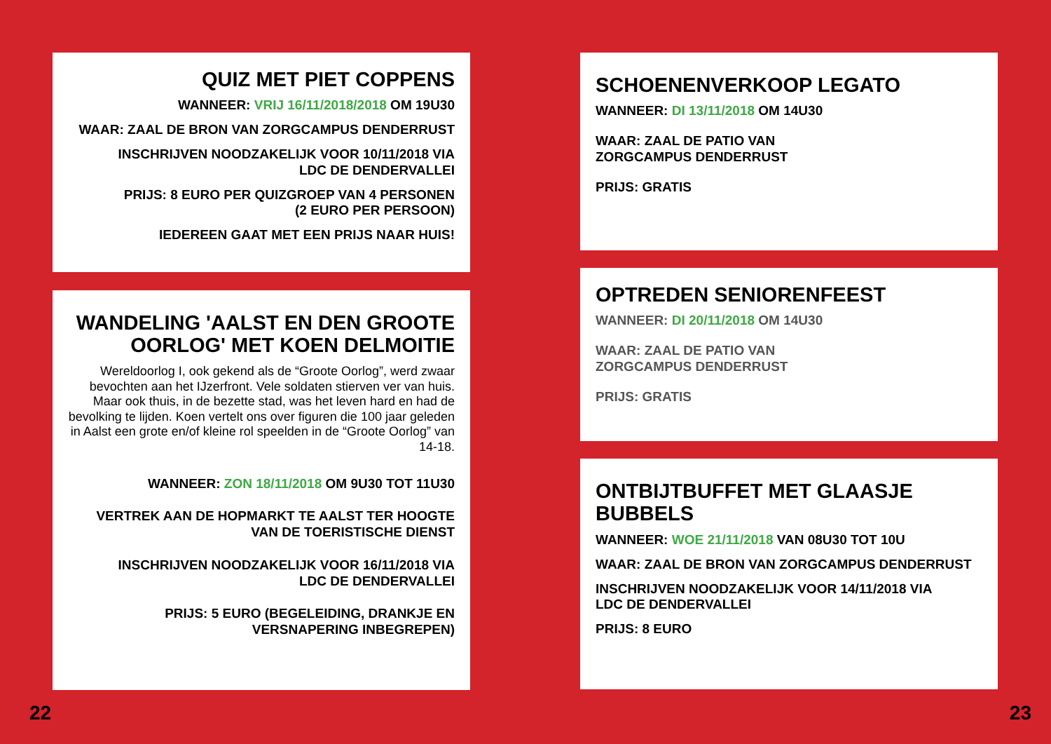QUIZ MET PIET COPPENS
WANNEER: VRIJ 16/11/2018/2018 OM 19U30
WAAR: ZAAL DE BRON VAN ZORGCAMPUS DENDERRUST
INSCHRIJVEN NOODZAKELIJK VOOR 10/11/2018 VIA
LDC DE DENDERVALLEI
PRIJS: 8 EURO PER QUIZGROEP VAN 4 PERSONEN
(2 EURO PER PERSOON)
IEDEREEN GAAT MET EEN PRIJS NAAR HUIS!
WANDELING 'AALST EN DEN GROOTE OORLOG' MET KOEN DELMOITIE
Wereldoorlog I, ook gekend als de “Groote Oorlog”, werd zwaar bevochten aan het IJzerfront. Vele soldaten stierven ver van huis. Maar ook thuis, in de bezette stad, was het leven hard en had de bevolking te lijden. Koen vertelt ons over figuren die 100 jaar geleden in Aalst een grote en/of kleine rol speelden in de “Groote Oorlog” van 14-18.
WANNEER: ZON 18/11/2018 OM 9U30 TOT 11U30
VERTREK AAN DE HOPMARKT TE AALST TER HOOGTE VAN DE TOERISTISCHE DIENST
INSCHRIJVEN NOODZAKELIJK VOOR 16/11/2018 VIA
LDC DE DENDERVALLEI
PRIJS: 5 EURO (BEGELEIDING, DRANKJE EN
VERSNAPERING INBEGREPEN)
SCHOENENVERKOOP LEGATO
WANNEER: DI 13/11/2018 OM 14U30
WAAR: ZAAL DE PATIO VAN
ZORGCAMPUS DENDERRUST
PRIJS: GRATIS
OPTREDEN SENIORENFEEST
WANNEER: DI 20/11/2018 OM 14U30
WAAR: ZAAL DE PATIO VAN
ZORGCAMPUS DENDERRUST
PRIJS: GRATIS
ONTBIJTBUFFET MET GLAASJE BUBBELS
WANNEER: WOE 21/11/2018 VAN 08U30 TOT 10U
WAAR: ZAAL DE BRON VAN ZORGCAMPUS DENDERRUST
INSCHRIJVEN NOODZAKELIJK VOOR 14/11/2018 VIA
LDC DE DENDERVALLEI
PRIJS: 8 EURO
22 23